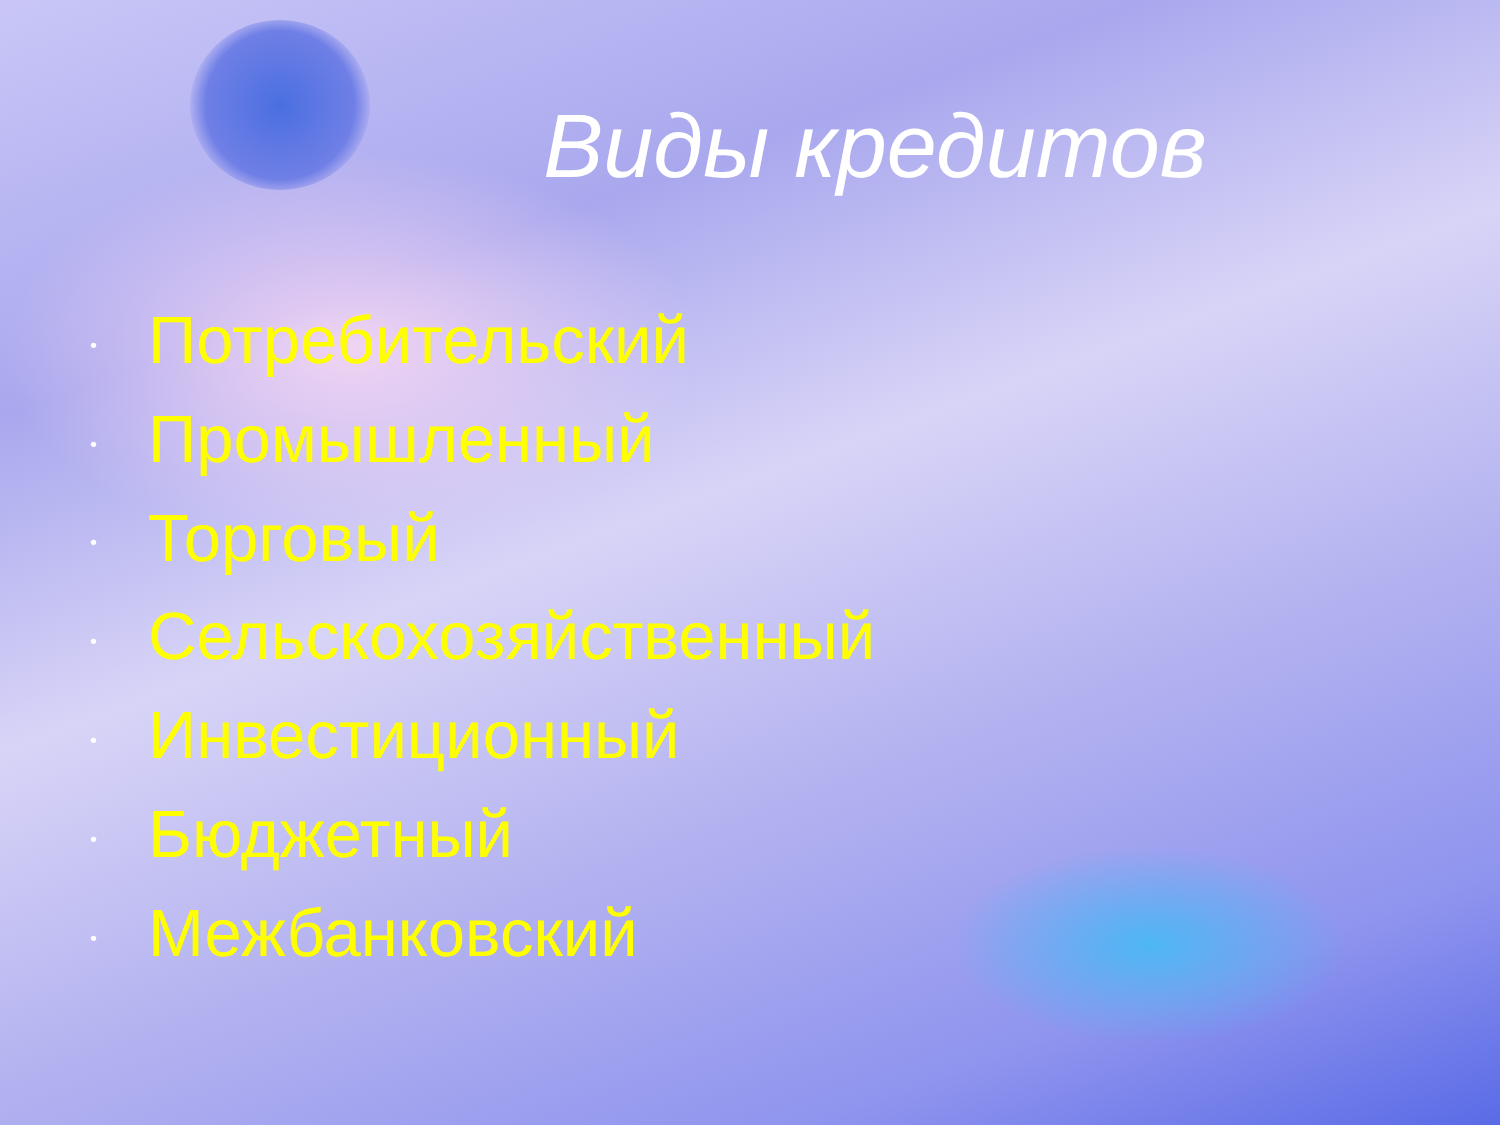Виды кредитов
• Потребительский
• Промышленный
• Торговый
• Сельскохозяйственный
• Инвестиционный
• Бюджетный
• Межбанковский